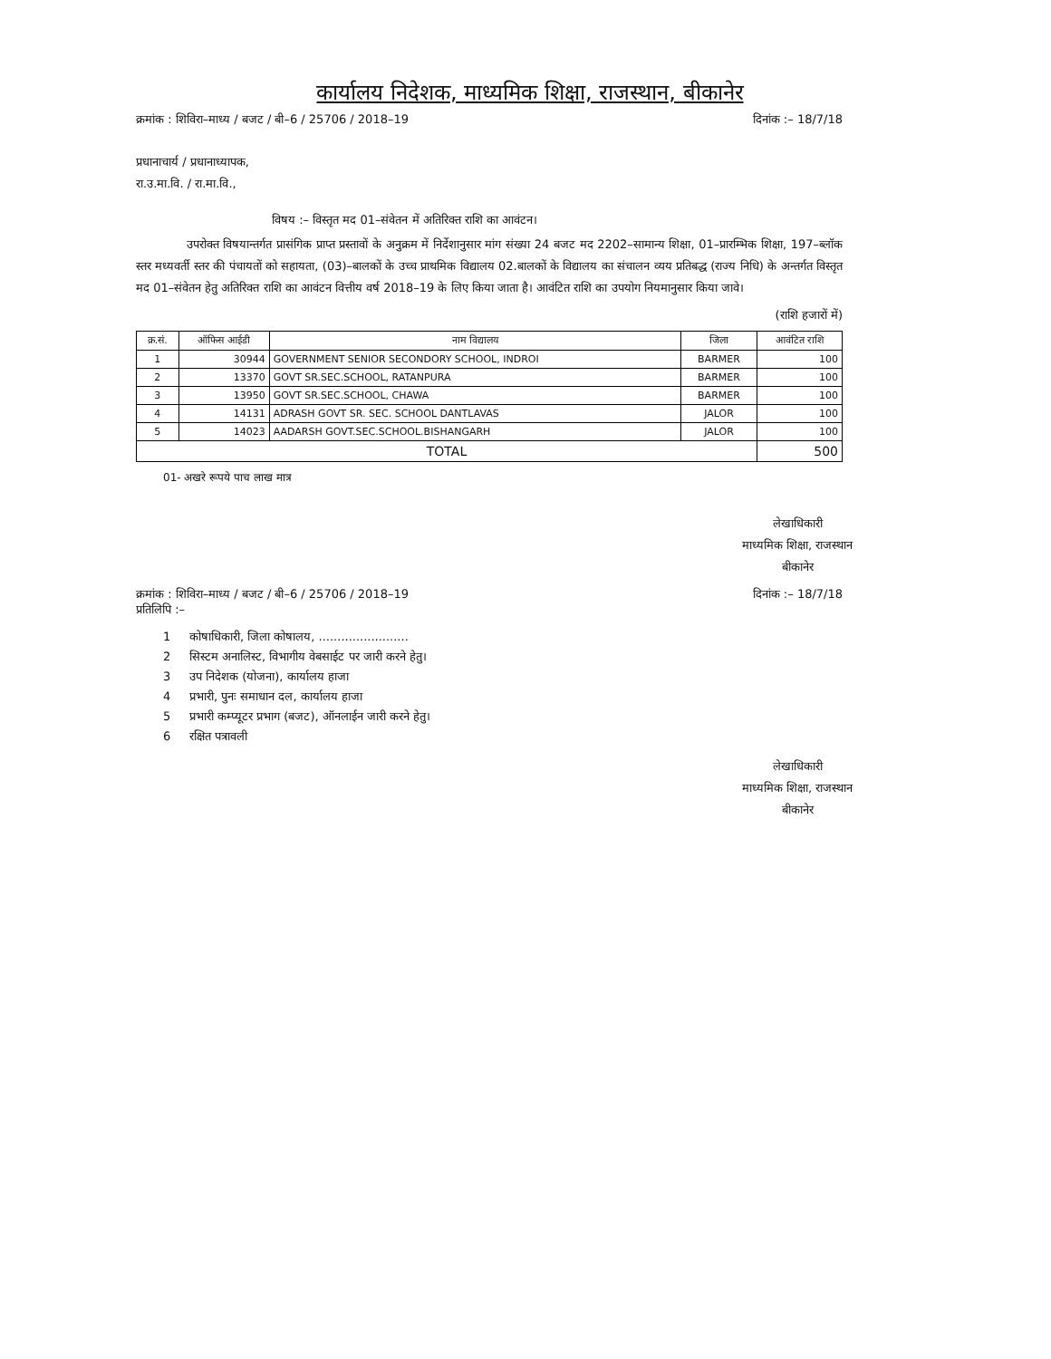कार्यालय निदेशक, माध्यमिक शिक्षा, राजस्थान, बीकानेर
क्रमांक : शिविरा–माध्य / बजट / बी–6 / 25706 / 2018–19 दिनांक :– 18/7/18
प्रधानाचार्य / प्रधानाध्यापक,
रा.उ.मा.वि. / रा.मा.वि.,
विषय :– विस्तृत मद 01–संवेतन में अतिरिक्त राशि का आवंटन।
उपरोक्त विषयान्तर्गत प्रासंगिक प्राप्त प्रस्तावों के अनुक्रम में निर्देशानुसार मांग संख्या 24 बजट मद 2202–सामान्य शिक्षा, 01–प्रारम्भिक शिक्षा, 197–ब्लॉक स्तर मध्यवर्ती स्तर की पंचायतों को सहायता, (03)–बालकों के उच्च प्राथमिक विद्यालय 02.बालकों के विद्यालय का संचालन व्यय प्रतिबद्ध (राज्य निधि) के अन्तर्गत विस्तृत मद 01–संवेतन हेतु अतिरिक्त राशि का आवंटन वित्तीय वर्ष 2018–19 के लिए किया जाता है। आवंटित राशि का उपयोग नियमानुसार किया जावे।
(राशि हजारों में)
| क्र.सं. | ऑफिस आईडी | नाम विद्यालय | जिला | आवंटित राशि |
| --- | --- | --- | --- | --- |
| 1 | 30944 | GOVERNMENT SENIOR SECONDORY SCHOOL, INDROI | BARMER | 100 |
| 2 | 13370 | GOVT SR.SEC.SCHOOL, RATANPURA | BARMER | 100 |
| 3 | 13950 | GOVT SR.SEC.SCHOOL, CHAWA | BARMER | 100 |
| 4 | 14131 | ADRASH GOVT SR. SEC. SCHOOL DANTLAVAS | JALOR | 100 |
| 5 | 14023 | AADARSH GOVT.SEC.SCHOOL.BISHANGARH | JALOR | 100 |
| TOTAL | | | | 500 |
01- अखरे रूपये पाच लाख मात्र
लेखाधिकारी
माध्यमिक शिक्षा, राजस्थान
बीकानेर
क्रमांक : शिविरा–माध्य / बजट / बी–6 / 25706 / 2018–19 दिनांक :– 18/7/18
प्रतिलिपि :–
1 कोषाधिकारी, जिला कोषालय, ........................
2 सिस्टम अनालिस्ट, विभागीय वेबसाईट पर जारी करने हेतु।
3 उप निदेशक (योजना), कार्यालय हाजा
4 प्रभारी, पुनः समाधान दल, कार्यालय हाजा
5 प्रभारी कम्प्यूटर प्रभाग (बजट), ऑनलाईन जारी करने हेतु।
6 रक्षित पत्रावली
लेखाधिकारी
माध्यमिक शिक्षा, राजस्थान
बीकानेर